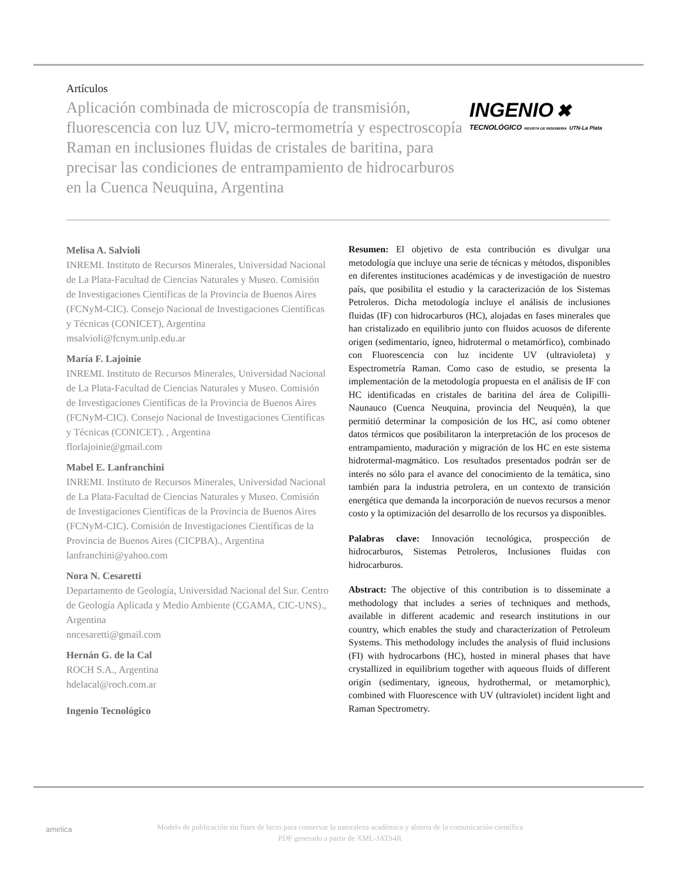Artículos
Aplicación combinada de microscopía de transmisión, fluorescencia con luz UV, micro-termometría y espectroscopía Raman en inclusiones fluidas de cristales de baritina, para precisar las condiciones de entrampamiento de hidrocarburos en la Cuenca Neuquina, Argentina
INGENIO ✖
TECNOLÓGICO REVISTA DE INGENIERÍA UTN-La Plata
Melisa A. Salvioli
INREMI. Instituto de Recursos Minerales, Universidad Nacional de La Plata-Facultad de Ciencias Naturales y Museo. Comisión de Investigaciones Científicas de la Provincia de Buenos Aires (FCNyM-CIC). Consejo Nacional de Investigaciones Científicas y Técnicas (CONICET), Argentina
msalvioli@fcnym.unlp.edu.ar
María F. Lajoinie
INREMI. Instituto de Recursos Minerales, Universidad Nacional de La Plata-Facultad de Ciencias Naturales y Museo. Comisión de Investigaciones Científicas de la Provincia de Buenos Aires (FCNyM-CIC). Consejo Nacional de Investigaciones Científicas y Técnicas (CONICET). , Argentina
florlajoinie@gmail.com
Mabel E. Lanfranchini
INREMI. Instituto de Recursos Minerales, Universidad Nacional de La Plata-Facultad de Ciencias Naturales y Museo. Comisión de Investigaciones Científicas de la Provincia de Buenos Aires (FCNyM-CIC). Comisión de Investigaciones Científicas de la Provincia de Buenos Aires (CICPBA)., Argentina
lanfranchini@yahoo.com
Nora N. Cesaretti
Departamento de Geología, Universidad Nacional del Sur. Centro de Geología Aplicada y Medio Ambiente (CGAMA, CIC-UNS)., Argentina
nncesaretti@gmail.com
Hernán G. de la Cal
ROCH S.A., Argentina
hdelacal@roch.com.ar
Ingenio Tecnológico
Resumen: El objetivo de esta contribución es divulgar una metodología que incluye una serie de técnicas y métodos, disponibles en diferentes instituciones académicas y de investigación de nuestro país, que posibilita el estudio y la caracterización de los Sistemas Petroleros. Dicha metodología incluye el análisis de inclusiones fluidas (IF) con hidrocarburos (HC), alojadas en fases minerales que han cristalizado en equilibrio junto con fluidos acuosos de diferente origen (sedimentario, ígneo, hidrotermal o metamórfico), combinado con Fluorescencia con luz incidente UV (ultravioleta) y Espectrometría Raman. Como caso de estudio, se presenta la implementación de la metodología propuesta en el análisis de IF con HC identificadas en cristales de baritina del área de Colipilli-Naunauco (Cuenca Neuquina, provincia del Neuquén), la que permitió determinar la composición de los HC, así como obtener datos térmicos que posibilitaron la interpretación de los procesos de entrampamiento, maduración y migración de los HC en este sistema hidrotermal-magmático. Los resultados presentados podrán ser de interés no sólo para el avance del conocimiento de la temática, sino también para la industria petrolera, en un contexto de transición energética que demanda la incorporación de nuevos recursos a menor costo y la optimización del desarrollo de los recursos ya disponibles.
Palabras clave: Innovación tecnológica, prospección de hidrocarburos, Sistemas Petroleros, Inclusiones fluidas con hidrocarburos.
Abstract: The objective of this contribution is to disseminate a methodology that includes a series of techniques and methods, available in different academic and research institutions in our country, which enables the study and characterization of Petroleum Systems. This methodology includes the analysis of fluid inclusions (FI) with hydrocarbons (HC), hosted in mineral phases that have crystallized in equilibrium together with aqueous fluids of different origin (sedimentary, igneous, hydrothermal, or metamorphic), combined with Fluorescence with UV (ultraviolet) incident light and Raman Spectrometry.
amelica Modelo de publicación sin fines de lucro para conservar la naturaleza académica y abierta de la comunicación científica
PDF generado a partir de XML-JATS4R